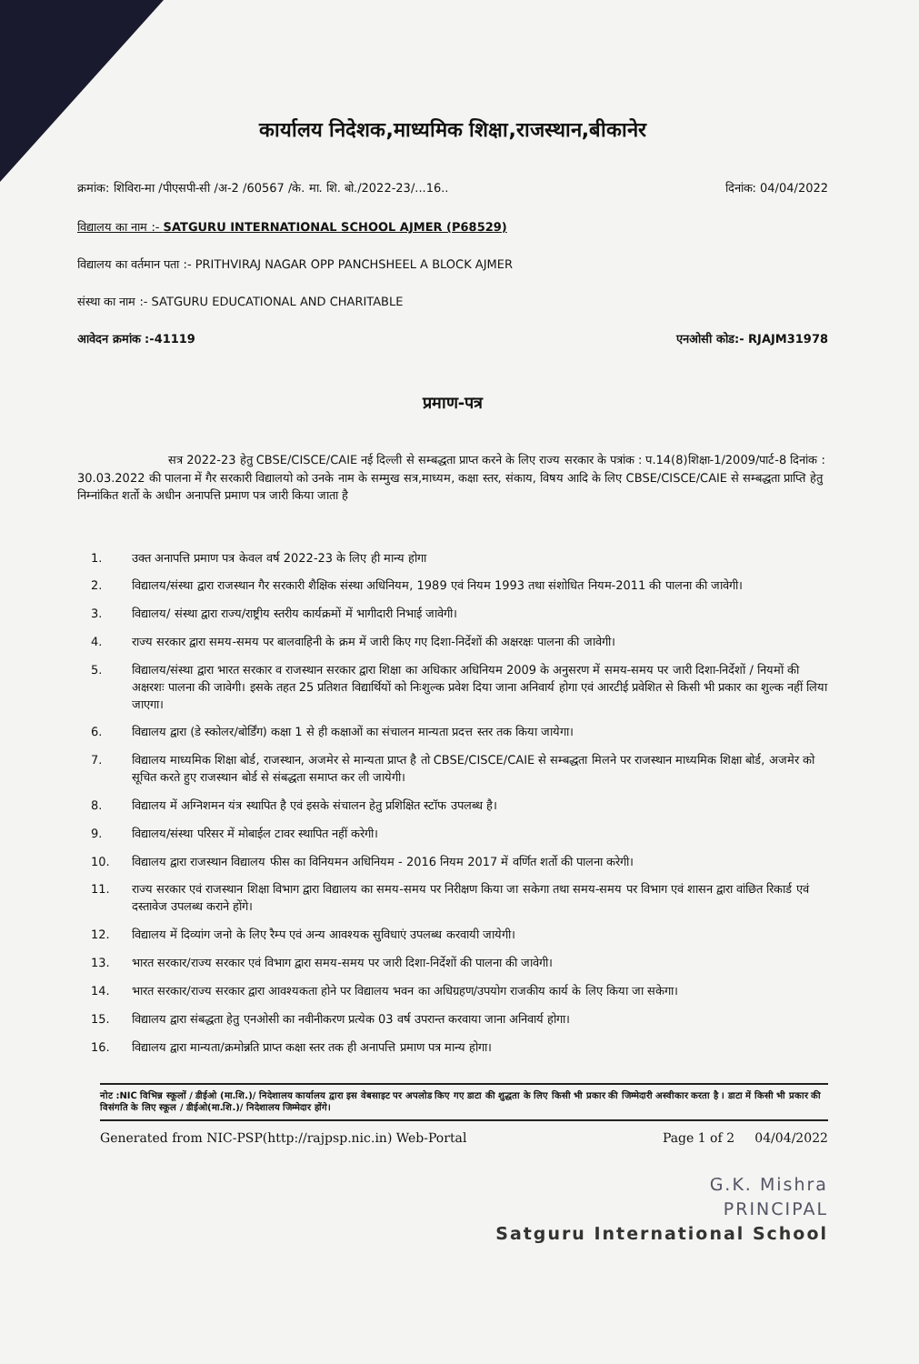कार्यालय निदेशक,माध्यमिक शिक्षा,राजस्थान,बीकानेर
क्रमांक: शिविरा-मा /पीएसपी-सी /अ-2 /60567 /के. मा. शि. बो./2022-23/...16.. दिनांक: 04/04/2022
विद्यालय का नाम :- SATGURU INTERNATIONAL SCHOOL AJMER (P68529)
विद्यालय का वर्तमान पता :- PRITHVIRAJ NAGAR OPP PANCHSHEEL A BLOCK AJMER
संस्था का नाम :- SATGURU EDUCATIONAL AND CHARITABLE
आवेदन क्रमांक :-41119 एनओसी कोड:- RJAJM31978
प्रमाण-पत्र
सत्र 2022-23 हेतु CBSE/CISCE/CAIE नई दिल्ली से सम्बद्धता प्राप्त करने के लिए राज्य सरकार के पत्रांक : प.14(8)शिक्षा-1/2009/पार्ट-8 दिनांक : 30.03.2022 की पालना में गैर सरकारी विद्यालयो को उनके नाम के सम्मुख सत्र,माध्यम, कक्षा स्तर, संकाय, विषय आदि के लिए CBSE/CISCE/CAIE से सम्बद्धता प्राप्ति हेतु निम्नांकित शर्तो के अधीन अनापत्ति प्रमाण पत्र जारी किया जाता है
1. उक्त अनापत्ति प्रमाण पत्र केवल वर्ष 2022-23 के लिए ही मान्य होगा
2. विद्यालय/संस्था द्वारा राजस्थान गैर सरकारी शैक्षिक संस्था अधिनियम, 1989 एवं नियम 1993 तथा संशोधित नियम-2011 की पालना की जावेगी।
3. विद्यालय/ संस्था द्वारा राज्य/राष्ट्रीय स्तरीय कार्यक्रमों में भागीदारी निभाई जावेगी।
4. राज्य सरकार द्वारा समय-समय पर बालवाहिनी के क्रम में जारी किए गए दिशा-निर्देशों की अक्षरक्षः पालना की जावेगी।
5. विद्यालय/संस्था द्वारा भारत सरकार व राजस्थान सरकार द्वारा शिक्षा का अधिकार अधिनियम 2009 के अनुसरण में समय-समय पर जारी दिशा-निर्देशों / नियमों की अक्षरशः पालना की जावेगी। इसके तहत 25 प्रतिशत विद्यार्थियों को निःशुल्क प्रवेश दिया जाना अनिवार्य होगा एवं आरटीई प्रवेशित से किसी भी प्रकार का शुल्क नहीं लिया जाएगा।
6. विद्यालय द्वारा (डे स्कोलर/बोर्डिंग) कक्षा 1 से ही कक्षाओं का संचालन मान्यता प्रदत्त स्तर तक किया जायेगा।
7. विद्यालय माध्यमिक शिक्षा बोर्ड, राजस्थान, अजमेर से मान्यता प्राप्त है तो CBSE/CISCE/CAIE से सम्बद्धता मिलने पर राजस्थान माध्यमिक शिक्षा बोर्ड, अजमेर को सूचित करते हुए राजस्थान बोर्ड से संबद्धता समाप्त कर ली जायेगी।
8. विद्यालय में अग्निशमन यंत्र स्थापित है एवं इसके संचालन हेतु प्रशिक्षित स्टॉफ उपलब्ध है।
9. विद्यालय/संस्था परिसर में मोबाईल टावर स्थापित नहीं करेगी।
10. विद्यालय द्वारा राजस्थान विद्यालय फीस का विनियमन अधिनियम - 2016 नियम 2017 में वर्णित शर्तो की पालना करेगी।
11. राज्य सरकार एवं राजस्थान शिक्षा विभाग द्वारा विद्यालय का समय-समय पर निरीक्षण किया जा सकेगा तथा समय-समय पर विभाग एवं शासन द्वारा वांछित रिकार्ड एवं दस्तावेज उपलब्ध कराने होंगे।
12. विद्यालय में दिव्यांग जनो के लिए रैम्प एवं अन्य आवश्यक सुविधाएं उपलब्ध करवायी जायेगी।
13. भारत सरकार/राज्य सरकार एवं विभाग द्वारा समय-समय पर जारी दिशा-निर्देशों की पालना की जावेगी।
14. भारत सरकार/राज्य सरकार द्वारा आवश्यकता होने पर विद्यालय भवन का अधिग्रहण/उपयोग राजकीय कार्य के लिए किया जा सकेगा।
15. विद्यालय द्वारा संबद्धता हेतु एनओसी का नवीनीकरण प्रत्येक 03 वर्ष उपरान्त करवाया जाना अनिवार्य होगा।
16. विद्यालय द्वारा मान्यता/क्रमोन्नति प्राप्त कक्षा स्तर तक ही अनापत्ति प्रमाण पत्र मान्य होगा।
नोट :NIC विभिन्न स्कूलों / डीईओ (मा.शि.)/ निदेशालय कार्यालय द्वारा इस वेबसाइट पर अपलोड किए गए डाटा की शुद्धता के लिए किसी भी प्रकार की जिम्मेदारी अस्वीकार करता है । डाटा में किसी भी प्रकार की विसंगति के लिए स्कूल / डीईओ(मा.शि.)/ निदेशालय जिम्मेदार होंगे।
Generated from NIC-PSP(http://rajpsp.nic.in) Web-Portal Page 1 of 2 04/04/2022
G.K. Mishra
PRINCIPAL
Satguru International School